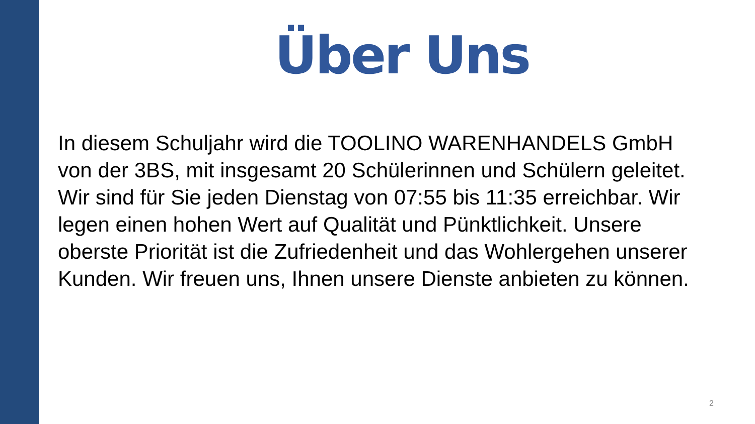Über Uns
In diesem Schuljahr wird die TOOLINO WARENHANDELS GmbH von der 3BS, mit insgesamt 20 Schülerinnen und Schülern geleitet. Wir sind für Sie jeden Dienstag von 07:55 bis 11:35 erreichbar. Wir legen einen hohen Wert auf Qualität und Pünktlichkeit. Unsere oberste Priorität ist die Zufriedenheit und das Wohlergehen unserer Kunden. Wir freuen uns, Ihnen unsere Dienste anbieten zu können.
2